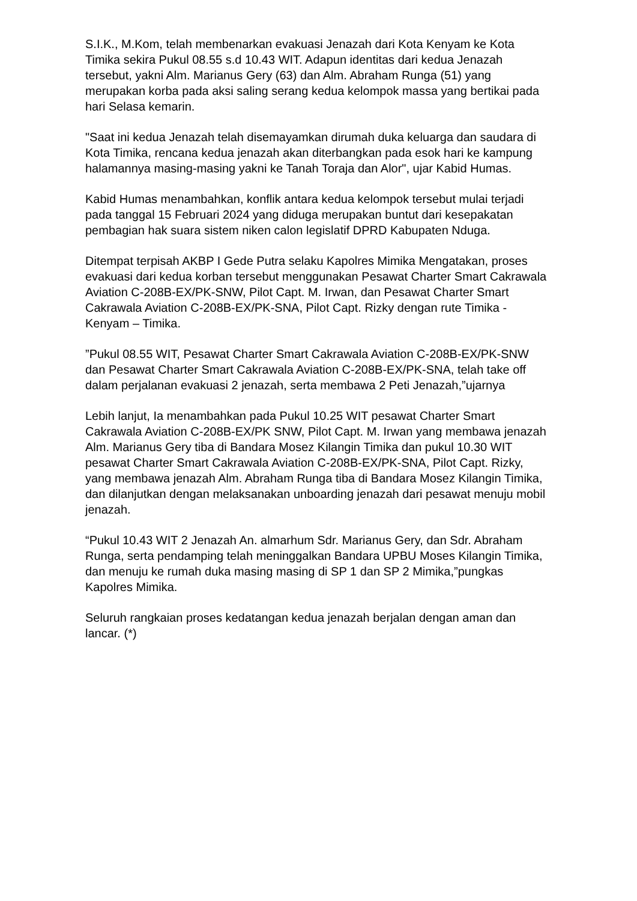S.I.K., M.Kom, telah membenarkan evakuasi Jenazah dari Kota Kenyam ke Kota Timika sekira Pukul 08.55 s.d 10.43 WIT. Adapun identitas dari kedua Jenazah tersebut, yakni Alm. Marianus Gery (63) dan Alm. Abraham Runga (51) yang merupakan korba pada aksi saling serang kedua kelompok massa yang bertikai pada hari Selasa kemarin.
"Saat ini kedua Jenazah telah disemayamkan dirumah duka keluarga dan saudara di Kota Timika, rencana kedua jenazah akan diterbangkan pada esok hari ke kampung halamannya masing-masing yakni ke Tanah Toraja dan Alor", ujar Kabid Humas.
Kabid Humas menambahkan, konflik antara kedua kelompok tersebut mulai terjadi pada tanggal 15 Februari 2024 yang diduga merupakan buntut dari kesepakatan pembagian hak suara sistem niken calon legislatif DPRD Kabupaten Nduga.
Ditempat terpisah AKBP I Gede Putra selaku Kapolres Mimika Mengatakan, proses evakuasi dari kedua korban tersebut menggunakan Pesawat Charter Smart Cakrawala Aviation C-208B-EX/PK-SNW, Pilot Capt. M. Irwan, dan Pesawat Charter Smart Cakrawala Aviation C-208B-EX/PK-SNA, Pilot Capt. Rizky dengan rute Timika - Kenyam – Timika.
”Pukul 08.55 WIT, Pesawat Charter Smart Cakrawala Aviation C-208B-EX/PK-SNW dan Pesawat Charter Smart Cakrawala Aviation C-208B-EX/PK-SNA, telah take off dalam perjalanan evakuasi 2 jenazah, serta membawa 2 Peti Jenazah,”ujarnya
Lebih lanjut, Ia menambahkan pada Pukul 10.25 WIT pesawat Charter Smart Cakrawala Aviation C-208B-EX/PK SNW, Pilot Capt. M. Irwan yang membawa jenazah Alm. Marianus Gery tiba di Bandara Mosez Kilangin Timika dan pukul 10.30 WIT pesawat Charter Smart Cakrawala Aviation C-208B-EX/PK-SNA, Pilot Capt. Rizky, yang membawa jenazah Alm. Abraham Runga tiba di Bandara Mosez Kilangin Timika, dan dilanjutkan dengan melaksanakan unboarding jenazah dari pesawat menuju mobil jenazah.
“Pukul 10.43 WIT 2 Jenazah An. almarhum Sdr. Marianus Gery, dan Sdr. Abraham Runga, serta pendamping telah meninggalkan Bandara UPBU Moses Kilangin Timika, dan menuju ke rumah duka masing masing di SP 1 dan SP 2 Mimika,”pungkas Kapolres Mimika.
Seluruh rangkaian proses kedatangan kedua jenazah berjalan dengan aman dan lancar. (*)